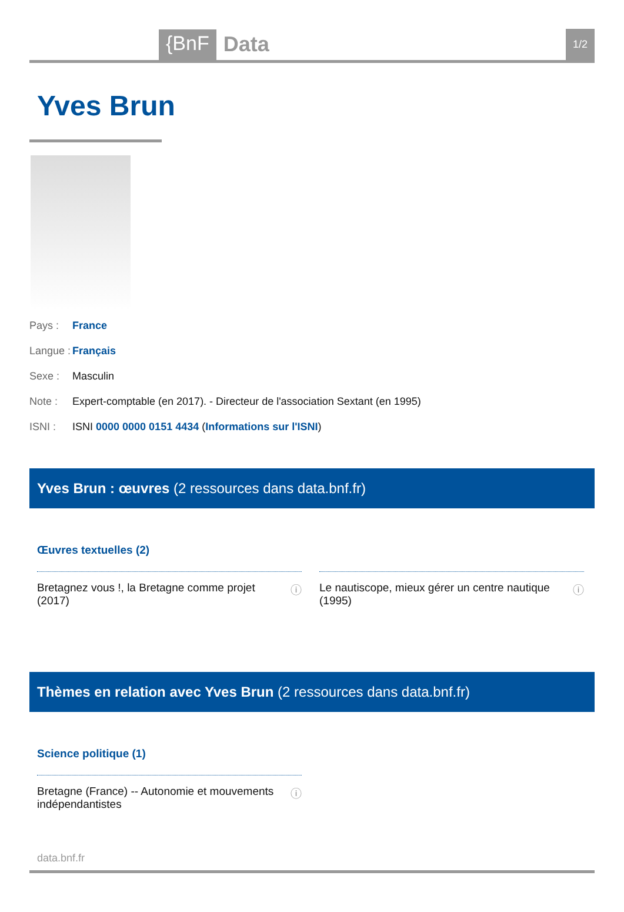{BnF
Data
1/2
Yves Brun
Pays : France
Langue : Français
Sexe : Masculin
Note : Expert-comptable (en 2017). - Directeur de l'association Sextant (en 1995)
ISNI : ISNI 0000 0000 0151 4434 (Informations sur l'ISNI)
Yves Brun : œuvres (2 ressources dans data.bnf.fr)
Œuvres textuelles (2)
Bretagnez vous !, la Bretagne comme projet
(2017) ⓘ
Le nautiscope, mieux gérer un centre nautique
(1995) ⓘ
Thèmes en relation avec Yves Brun (2 ressources dans data.bnf.fr)
Science politique (1)
Bretagne (France) -- Autonomie et mouvements
indépendantistes ⓘ
data.bnf.fr